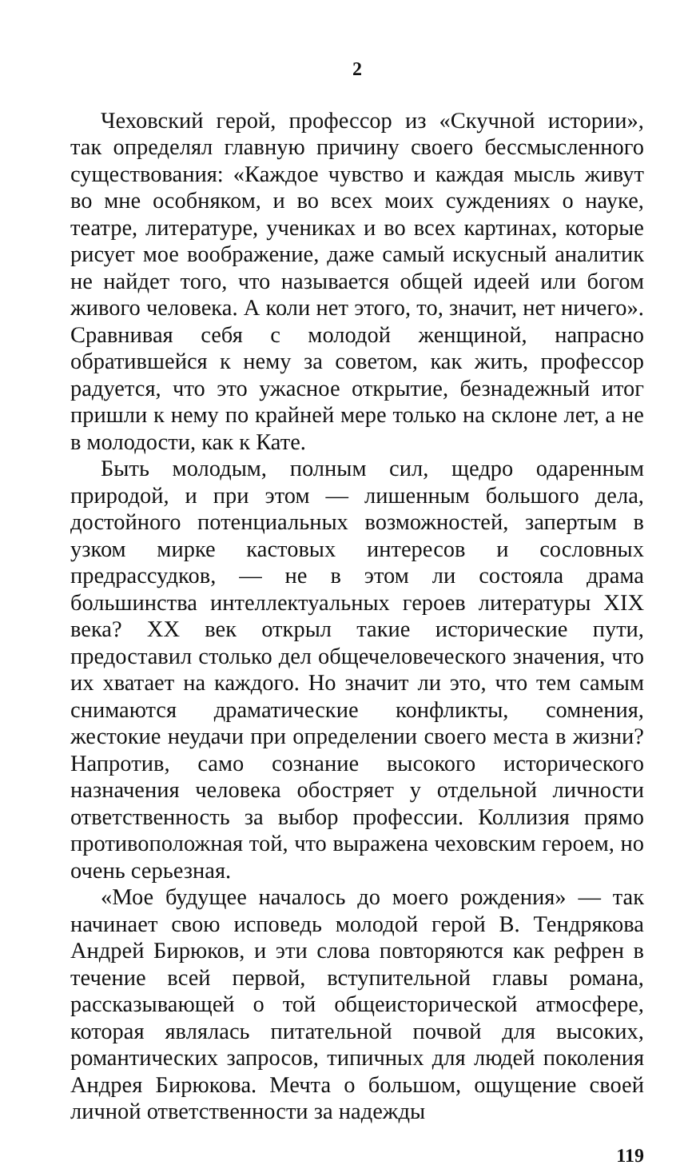2
Чеховский герой, профессор из «Скучной истории», так определял главную причину своего бессмысленного существования: «Каждое чувство и каждая мысль живут во мне особняком, и во всех моих суждениях о науке, театре, литературе, учениках и во всех картинах, которые рисует мое воображение, даже самый искусный аналитик не найдет того, что называется общей идеей или богом живого человека. А коли нет этого, то, значит, нет ничего». Сравнивая себя с молодой женщиной, напрасно обратившейся к нему за советом, как жить, профессор радуется, что это ужасное открытие, безнадежный итог пришли к нему по крайней мере только на склоне лет, а не в молодости, как к Кате.
Быть молодым, полным сил, щедро одаренным природой, и при этом — лишенным большого дела, достойного потенциальных возможностей, запертым в узком мирке кастовых интересов и сословных предрассудков, — не в этом ли состояла драма большинства интеллектуальных героев литературы XIX века? XX век открыл такие исторические пути, предоставил столько дел общечеловеческого значения, что их хватает на каждого. Но значит ли это, что тем самым снимаются драматические конфликты, сомнения, жестокие неудачи при определении своего места в жизни? Напротив, само сознание высокого исторического назначения человека обостряет у отдельной личности ответственность за выбор профессии. Коллизия прямо противоположная той, что выражена чеховским героем, но очень серьезная.
«Мое будущее началось до моего рождения» — так начинает свою исповедь молодой герой В. Тендрякова Андрей Бирюков, и эти слова повторяются как рефрен в течение всей первой, вступительной главы романа, рассказывающей о той общеисторической атмосфере, которая являлась питательной почвой для высоких, романтических запросов, типичных для людей поколения Андрея Бирюкова. Мечта о большом, ощущение своей личной ответственности за надежды
119